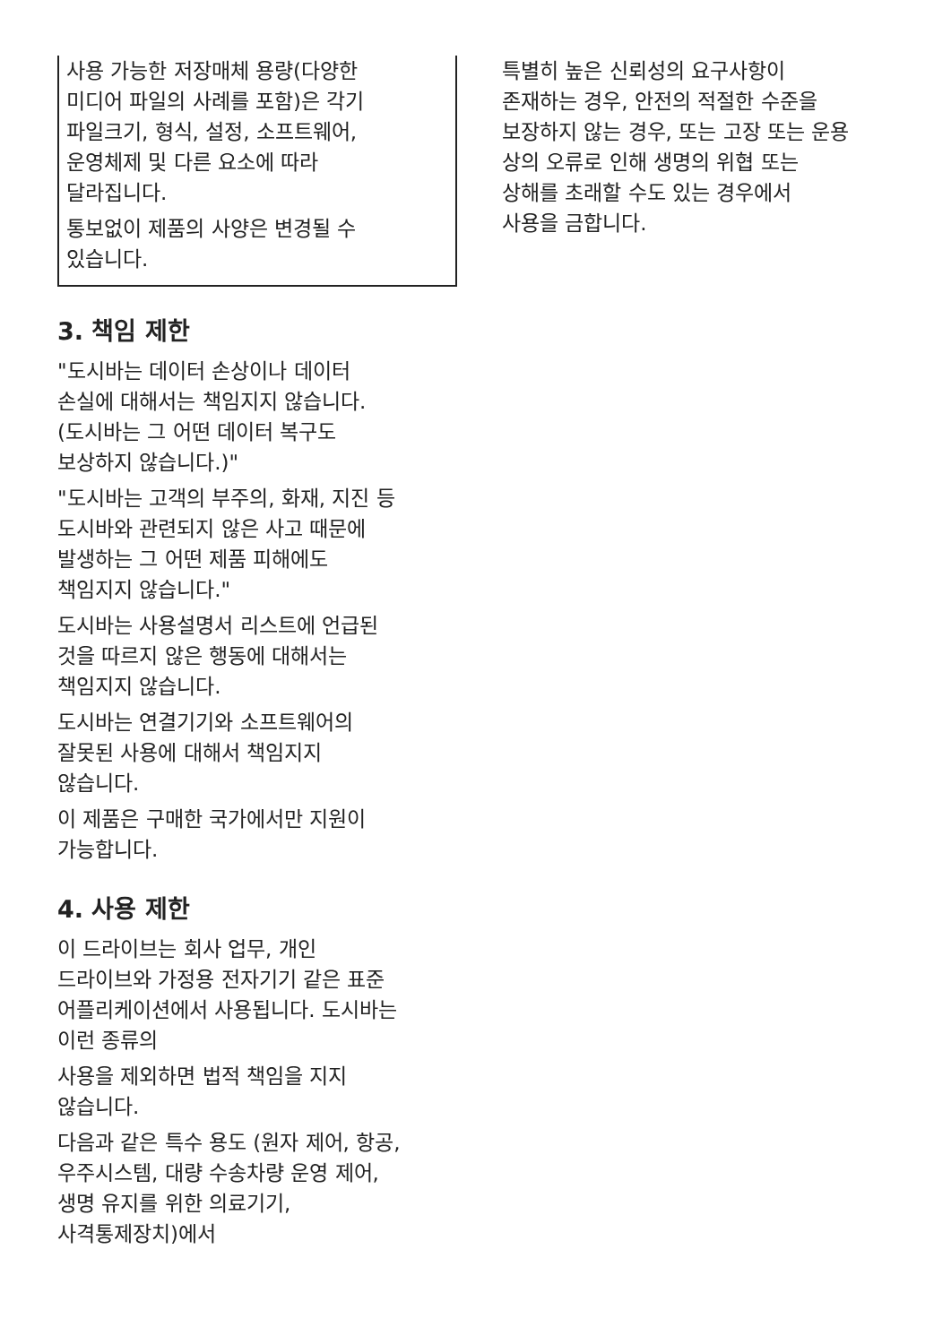사용 가능한 저장매체 용량(다양한
미디어 파일의 사례를 포함)은 각기
파일크기, 형식, 설정, 소프트웨어,
운영체제 및 다른 요소에 따라
달라집니다.
통보없이 제품의 사양은 변경될 수
있습니다.
3. 책임 제한
"도시바는 데이터 손상이나 데이터
손실에 대해서는 책임지지 않습니다.
(도시바는 그 어떤 데이터 복구도
보상하지 않습니다.)"
"도시바는 고객의 부주의, 화재, 지진 등
도시바와 관련되지 않은 사고 때문에
발생하는 그 어떤 제품 피해에도
책임지지 않습니다."
도시바는 사용설명서 리스트에 언급된
것을 따르지 않은 행동에 대해서는
책임지지 않습니다.
도시바는 연결기기와 소프트웨어의
잘못된 사용에 대해서 책임지지
않습니다.
이 제품은 구매한 국가에서만 지원이
가능합니다.
4. 사용 제한
이 드라이브는 회사 업무, 개인
드라이브와 가정용 전자기기 같은 표준
어플리케이션에서 사용됩니다. 도시바는
이런 종류의
사용을 제외하면 법적 책임을 지지
않습니다.
다음과 같은 특수 용도 (원자 제어, 항공,
우주시스템, 대량 수송차량 운영 제어,
생명 유지를 위한 의료기기,
사격통제장치)에서
특별히 높은 신뢰성의 요구사항이
존재하는 경우, 안전의 적절한 수준을
보장하지 않는 경우, 또는 고장 또는 운용
상의 오류로 인해 생명의 위협 또는
상해를 초래할 수도 있는 경우에서
사용을 금합니다.